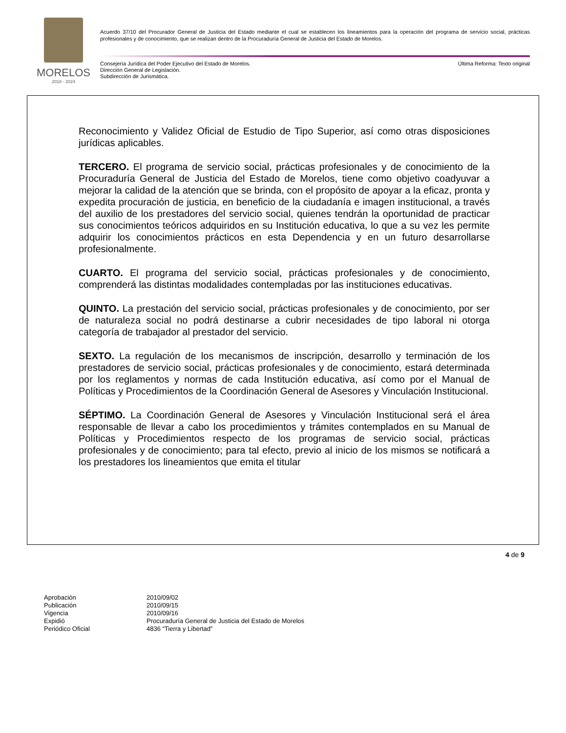MORELOS
2018 - 2024
Acuerdo 37/10 del Procurador General de Justicia del Estado mediante el cual se establecen los lineamientos para la operación del programa de servicio social, prácticas profesionales y de conocimiento, que se realizan dentro de la Procuraduría General de Justicia del Estado de Morelos.
Última Reforma: Texto original Consejería Jurídica del Poder Ejecutivo del Estado de Morelos.
Dirección General de Legislación.
Subdirección de Jurismática.
Reconocimiento y Validez Oficial de Estudio de Tipo Superior, así como otras disposiciones jurídicas aplicables.
TERCERO. El programa de servicio social, prácticas profesionales y de conocimiento de la Procuraduría General de Justicia del Estado de Morelos, tiene como objetivo coadyuvar a mejorar la calidad de la atención que se brinda, con el propósito de apoyar a la eficaz, pronta y expedita procuración de justicia, en beneficio de la ciudadanía e imagen institucional, a través del auxilio de los prestadores del servicio social, quienes tendrán la oportunidad de practicar sus conocimientos teóricos adquiridos en su Institución educativa, lo que a su vez les permite adquirir los conocimientos prácticos en esta Dependencia y en un futuro desarrollarse profesionalmente.
CUARTO. El programa del servicio social, prácticas profesionales y de conocimiento, comprenderá las distintas modalidades contempladas por las instituciones educativas.
QUINTO. La prestación del servicio social, prácticas profesionales y de conocimiento, por ser de naturaleza social no podrá destinarse a cubrir necesidades de tipo laboral ni otorga categoría de trabajador al prestador del servicio.
SEXTO. La regulación de los mecanismos de inscripción, desarrollo y terminación de los prestadores de servicio social, prácticas profesionales y de conocimiento, estará determinada por los reglamentos y normas de cada Institución educativa, así como por el Manual de Políticas y Procedimientos de la Coordinación General de Asesores y Vinculación Institucional.
SÉPTIMO. La Coordinación General de Asesores y Vinculación Institucional será el área responsable de llevar a cabo los procedimientos y trámites contemplados en su Manual de Políticas y Procedimientos respecto de los programas de servicio social, prácticas profesionales y de conocimiento; para tal efecto, previo al inicio de los mismos se notificará a los prestadores los lineamientos que emita el titular
4 de 9
| Aprobación | 2010/09/02 |
| Publicación | 2010/09/15 |
| Vigencia | 2010/09/16 |
| Expidió | Procuraduría General de Justicia del Estado de Morelos |
| Periódico Oficial | 4836 “Tierra y Libertad” |